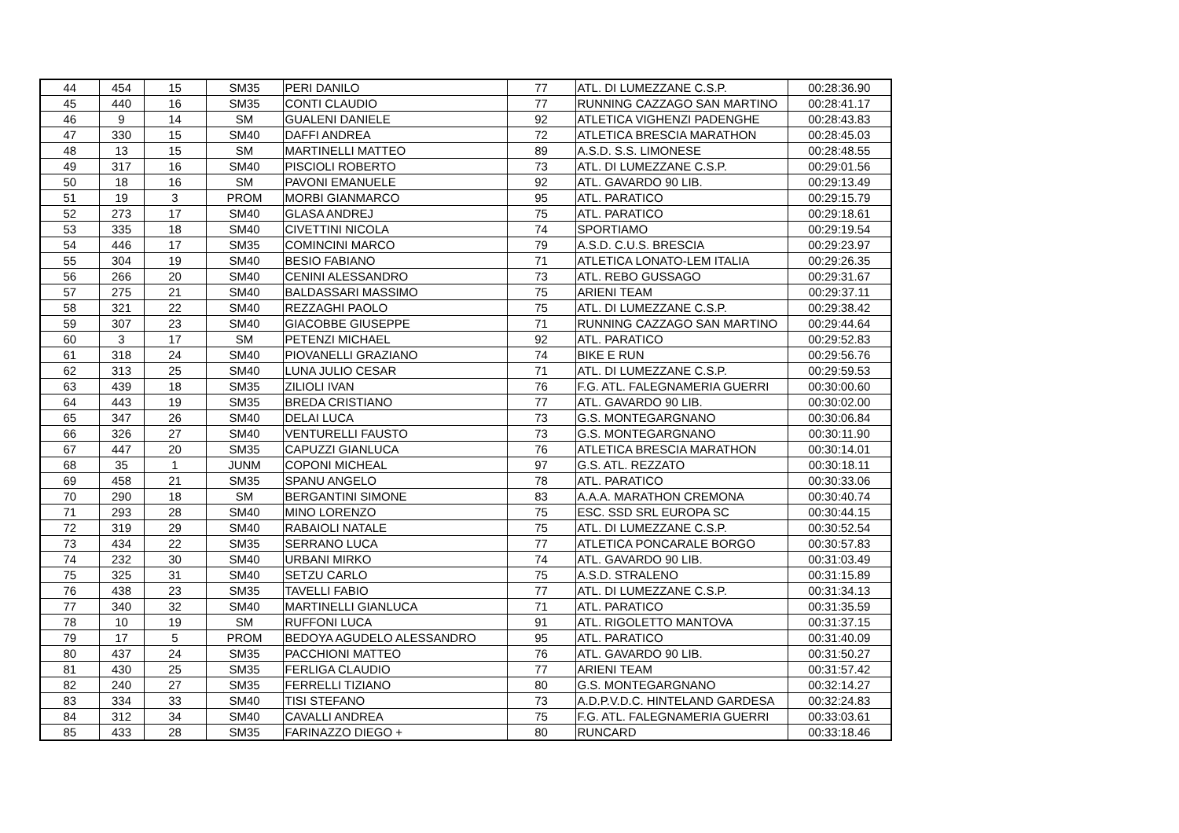| 44 | 454 | 15 | SM35 | PERI DANILO | 77 | ATL. DI LUMEZZANE C.S.P. | 00:28:36.90 |
| 45 | 440 | 16 | SM35 | CONTI CLAUDIO | 77 | RUNNING CAZZAGO SAN MARTINO | 00:28:41.17 |
| 46 | 9 | 14 | SM | GUALENI DANIELE | 92 | ATLETICA VIGHENZI PADENGHE | 00:28:43.83 |
| 47 | 330 | 15 | SM40 | DAFFI ANDREA | 72 | ATLETICA BRESCIA MARATHON | 00:28:45.03 |
| 48 | 13 | 15 | SM | MARTINELLI MATTEO | 89 | A.S.D. S.S. LIMONESE | 00:28:48.55 |
| 49 | 317 | 16 | SM40 | PISCIOLI ROBERTO | 73 | ATL. DI LUMEZZANE C.S.P. | 00:29:01.56 |
| 50 | 18 | 16 | SM | PAVONI EMANUELE | 92 | ATL. GAVARDO 90 LIB. | 00:29:13.49 |
| 51 | 19 | 3 | PROM | MORBI GIANMARCO | 95 | ATL. PARATICO | 00:29:15.79 |
| 52 | 273 | 17 | SM40 | GLASA ANDREJ | 75 | ATL. PARATICO | 00:29:18.61 |
| 53 | 335 | 18 | SM40 | CIVETTINI NICOLA | 74 | SPORTIAMO | 00:29:19.54 |
| 54 | 446 | 17 | SM35 | COMINCINI MARCO | 79 | A.S.D. C.U.S. BRESCIA | 00:29:23.97 |
| 55 | 304 | 19 | SM40 | BESIO FABIANO | 71 | ATLETICA LONATO-LEM ITALIA | 00:29:26.35 |
| 56 | 266 | 20 | SM40 | CENINI ALESSANDRO | 73 | ATL. REBO GUSSAGO | 00:29:31.67 |
| 57 | 275 | 21 | SM40 | BALDASSARI MASSIMO | 75 | ARIENI TEAM | 00:29:37.11 |
| 58 | 321 | 22 | SM40 | REZZAGHI PAOLO | 75 | ATL. DI LUMEZZANE C.S.P. | 00:29:38.42 |
| 59 | 307 | 23 | SM40 | GIACOBBE GIUSEPPE | 71 | RUNNING CAZZAGO SAN MARTINO | 00:29:44.64 |
| 60 | 3 | 17 | SM | PETENZI MICHAEL | 92 | ATL. PARATICO | 00:29:52.83 |
| 61 | 318 | 24 | SM40 | PIOVANELLI GRAZIANO | 74 | BIKE E RUN | 00:29:56.76 |
| 62 | 313 | 25 | SM40 | LUNA JULIO CESAR | 71 | ATL. DI LUMEZZANE C.S.P. | 00:29:59.53 |
| 63 | 439 | 18 | SM35 | ZILIOLI IVAN | 76 | F.G. ATL. FALEGNAMERIA GUERRI | 00:30:00.60 |
| 64 | 443 | 19 | SM35 | BREDA CRISTIANO | 77 | ATL. GAVARDO 90 LIB. | 00:30:02.00 |
| 65 | 347 | 26 | SM40 | DELAI LUCA | 73 | G.S. MONTEGARGNANO | 00:30:06.84 |
| 66 | 326 | 27 | SM40 | VENTURELLI FAUSTO | 73 | G.S. MONTEGARGNANO | 00:30:11.90 |
| 67 | 447 | 20 | SM35 | CAPUZZI GIANLUCA | 76 | ATLETICA BRESCIA MARATHON | 00:30:14.01 |
| 68 | 35 | 1 | JUNM | COPONI MICHEAL | 97 | G.S. ATL. REZZATO | 00:30:18.11 |
| 69 | 458 | 21 | SM35 | SPANU ANGELO | 78 | ATL. PARATICO | 00:30:33.06 |
| 70 | 290 | 18 | SM | BERGANTINI SIMONE | 83 | A.A.A. MARATHON CREMONA | 00:30:40.74 |
| 71 | 293 | 28 | SM40 | MINO LORENZO | 75 | ESC. SSD SRL EUROPA SC | 00:30:44.15 |
| 72 | 319 | 29 | SM40 | RABAIOLI NATALE | 75 | ATL. DI LUMEZZANE C.S.P. | 00:30:52.54 |
| 73 | 434 | 22 | SM35 | SERRANO LUCA | 77 | ATLETICA PONCARALE BORGO | 00:30:57.83 |
| 74 | 232 | 30 | SM40 | URBANI MIRKO | 74 | ATL. GAVARDO 90 LIB. | 00:31:03.49 |
| 75 | 325 | 31 | SM40 | SETZU CARLO | 75 | A.S.D. STRALENO | 00:31:15.89 |
| 76 | 438 | 23 | SM35 | TAVELLI FABIO | 77 | ATL. DI LUMEZZANE C.S.P. | 00:31:34.13 |
| 77 | 340 | 32 | SM40 | MARTINELLI GIANLUCA | 71 | ATL. PARATICO | 00:31:35.59 |
| 78 | 10 | 19 | SM | RUFFONI LUCA | 91 | ATL. RIGOLETTO MANTOVA | 00:31:37.15 |
| 79 | 17 | 5 | PROM | BEDOYA AGUDELO ALESSANDRO | 95 | ATL. PARATICO | 00:31:40.09 |
| 80 | 437 | 24 | SM35 | PACCHIONI MATTEO | 76 | ATL. GAVARDO 90 LIB. | 00:31:50.27 |
| 81 | 430 | 25 | SM35 | FERLIGA CLAUDIO | 77 | ARIENI TEAM | 00:31:57.42 |
| 82 | 240 | 27 | SM35 | FERRELLI TIZIANO | 80 | G.S. MONTEGARGNANO | 00:32:14.27 |
| 83 | 334 | 33 | SM40 | TISI STEFANO | 73 | A.D.P.V.D.C. HINTELAND GARDESA | 00:32:24.83 |
| 84 | 312 | 34 | SM40 | CAVALLI ANDREA | 75 | F.G. ATL. FALEGNAMERIA GUERRI | 00:33:03.61 |
| 85 | 433 | 28 | SM35 | FARINAZZO DIEGO + | 80 | RUNCARD | 00:33:18.46 |